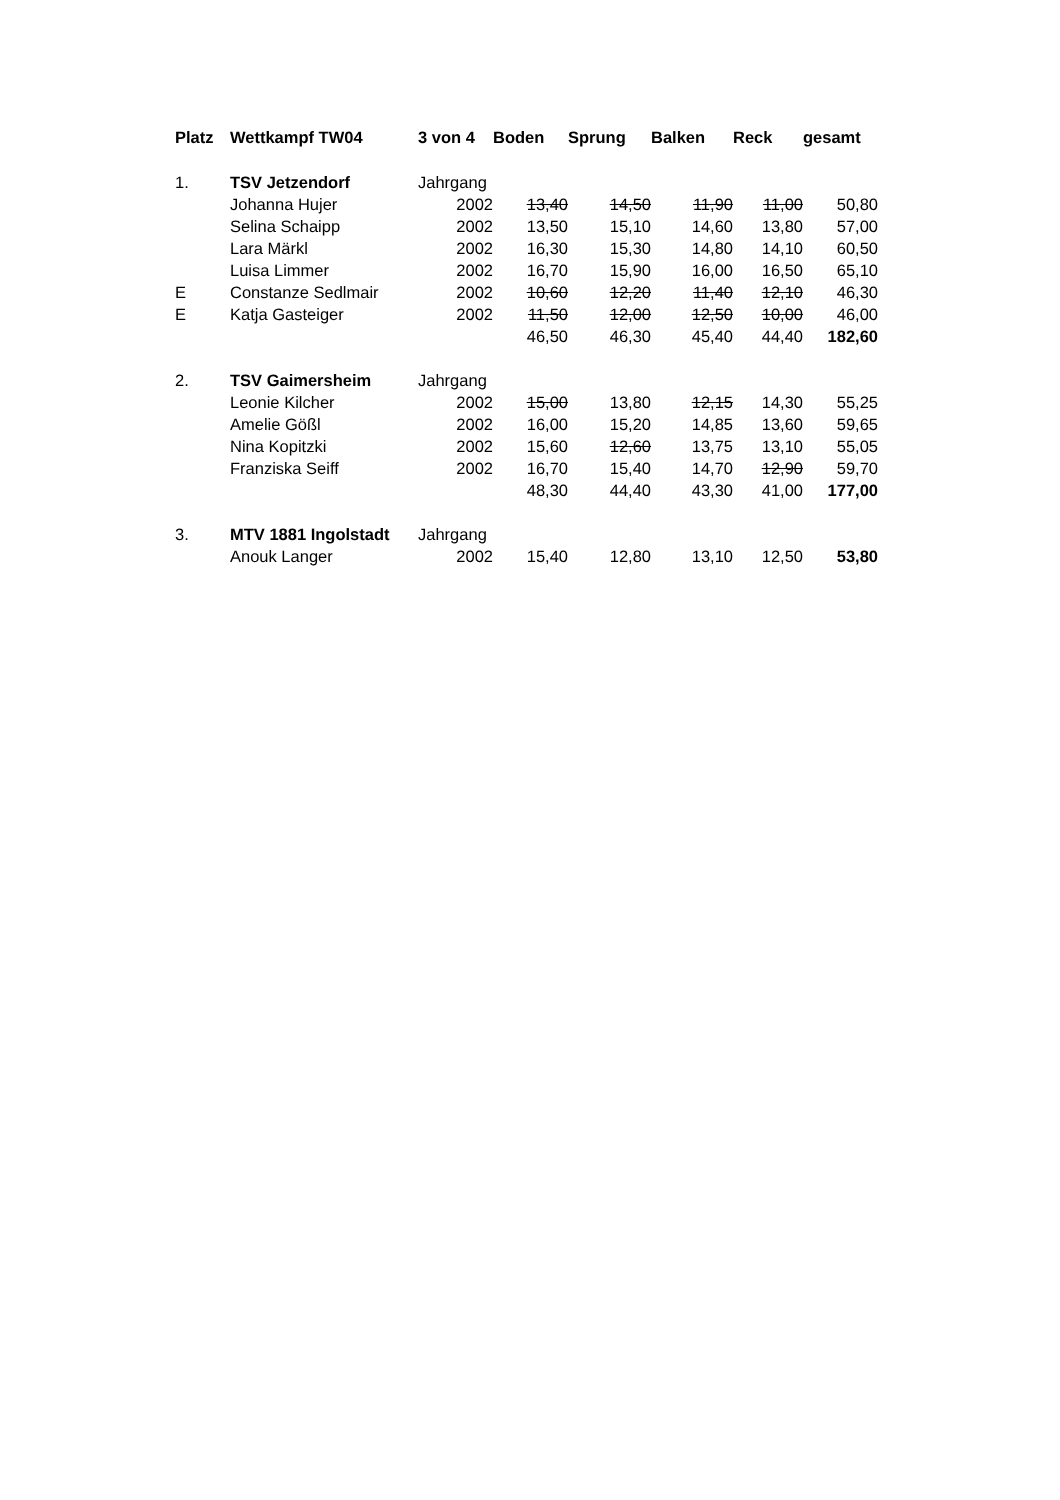| Platz | Wettkampf TW04 | 3 von 4 | Boden | Sprung | Balken | Reck | gesamt |
| --- | --- | --- | --- | --- | --- | --- | --- |
| 1. | TSV Jetzendorf | Jahrgang | | | | | |
| | Johanna Hujer | 2002 | 13,40 | 14,50 | 11,90 | 11,00 | 50,80 |
| | Selina Schaipp | 2002 | 13,50 | 15,10 | 14,60 | 13,80 | 57,00 |
| | Lara Märkl | 2002 | 16,30 | 15,30 | 14,80 | 14,10 | 60,50 |
| | Luisa Limmer | 2002 | 16,70 | 15,90 | 16,00 | 16,50 | 65,10 |
| E | Constanze Sedlmair | 2002 | 10,60 | 12,20 | 11,40 | 12,10 | 46,30 |
| E | Katja Gasteiger | 2002 | 11,50 | 12,00 | 12,50 | 10,00 | 46,00 |
| | | | 46,50 | 46,30 | 45,40 | 44,40 | 182,60 |
| 2. | TSV Gaimersheim | Jahrgang | | | | | |
| | Leonie Kilcher | 2002 | 15,00 | 13,80 | 12,15 | 14,30 | 55,25 |
| | Amelie Gößl | 2002 | 16,00 | 15,20 | 14,85 | 13,60 | 59,65 |
| | Nina Kopitzki | 2002 | 15,60 | 12,60 | 13,75 | 13,10 | 55,05 |
| | Franziska Seiff | 2002 | 16,70 | 15,40 | 14,70 | 12,90 | 59,70 |
| | | | 48,30 | 44,40 | 43,30 | 41,00 | 177,00 |
| 3. | MTV 1881 Ingolstadt | Jahrgang | | | | | |
| | Anouk Langer | 2002 | 15,40 | 12,80 | 13,10 | 12,50 | 53,80 |